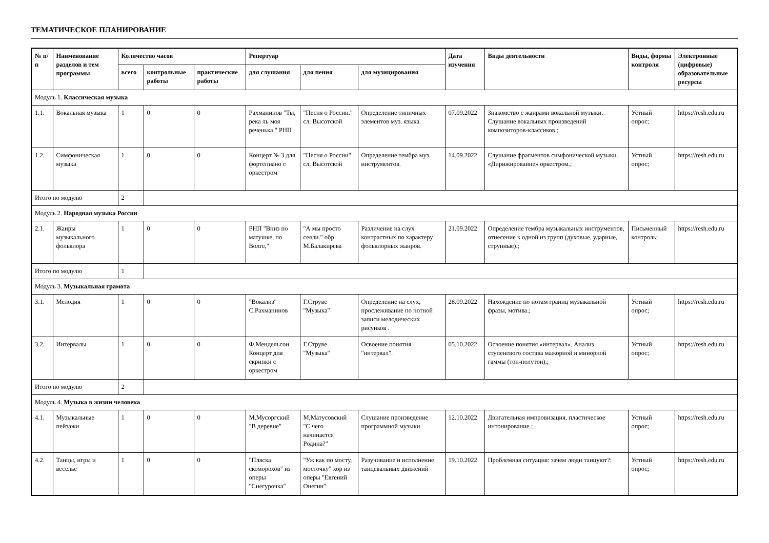ТЕМАТИЧЕСКОЕ ПЛАНИРОВАНИЕ
| № п/п | Наименование разделов и тем программы | Количество часов | | | Репертуар | | | Дата изучения | Виды деятельности | Виды, формы контроля | Электронные (цифровые) образовательные ресурсы |
| --- | --- | --- | --- | --- | --- | --- | --- | --- | --- | --- | --- |
| | | всего | контрольные работы | практические работы | для слушания | для пения | для музицирования | | | | |
| Модуль 1. Классическая музыка | | | | | | | | | | | |
| 1.1. | Вокальная музыка | 1 | 0 | 0 | Рахманинов "Ты, река ль моя реченька." РНП | "Песня о России." сл. Высотской | Определение типичных элементов муз. языка. | 07.09.2022 | Знакомство с жанрами вокальной музыки. Слушание вокальных произведений композиторов-классиков.; | Устный опрос; | https://resh.edu.ru |
| 1.2. | Симфоническая музыка | 1 | 0 | 0 | Концерт № 3 для фортепиано с оркестром | "Песня о России" сл. Высотской | Определение тембра муз. инструментов. | 14.09.2022 | Слушание фрагментов симфонической музыки. «Дирижирование» оркестром.; | Устный опрос; | https://resh.edu.ru |
| Итого по модулю | | 2 | | | | | | | | | |
| Модуль 2. Народная музыка России | | | | | | | | | | | |
| 2.1. | Жанры музыкального фольклора | 1 | 0 | 0 | РНП "Вниз по матушке, по Волге," | "А мы просто сеяли." обр. М.Балакирева | Различение на слух контрастных по характеру фольклорных жанров. | 21.09.2022 | Определение тембра музыкальных инструментов, отнесение к одной из групп (духовые, ударные, струнные).; | Письменный контроль; | https://resh.edu.ru |
| Итого по модулю | | 1 | | | | | | | | | |
| Модуль 3. Музыкальная грамота | | | | | | | | | | | |
| 3.1. | Мелодия | 1 | 0 | 0 | "Вокализ" С.Рахманинов | Г.Струве "Музыка" | Определение на слух, прослеживание по нотной записи мелодических рисунков . | 28.09.2022 | Нахождение по нотам границ музыкальной фразы, мотива.; | Устный опрос; | https://resh.edu.ru |
| 3.2. | Интервалы | 1 | 0 | 0 | Ф.Мендельсон Концерт для скрипки с оркестром | Г.Струве "Музыка" | Освоение понятия "интервал". | 05.10.2022 | Освоение понятия «интервал». Анализ ступеневого состава мажорной и минорной гаммы (тон-полутон).; | Устный опрос; | https://resh.edu.ru |
| Итого по модулю | | 2 | | | | | | | | | |
| Модуль 4. Музыка в жизни человека | | | | | | | | | | | |
| 4.1. | Музыкальные пейзажи | 1 | 0 | 0 | М,Мусоргский "В деревне" | М,Матусовский "С чего начинается Родина?" | Слушание произведение программной музыки | 12.10.2022 | Двигательная импровизация, пластическое интонирование.; | Устный опрос; | https://resh.edu.ru |
| 4.2. | Танцы, игры и веселье | 1 | 0 | 0 | "Пляска скоморохов" из оперы "Снегурочка" | "Уж как по мосту, мосточку" хор из оперы "Евгений Онегин" | Разучивание и исполнение танцевальных движений | 19.10.2022 | Проблемная ситуация: зачем люди танцуют?; | Устный опрос; | https://resh.edu.ru |